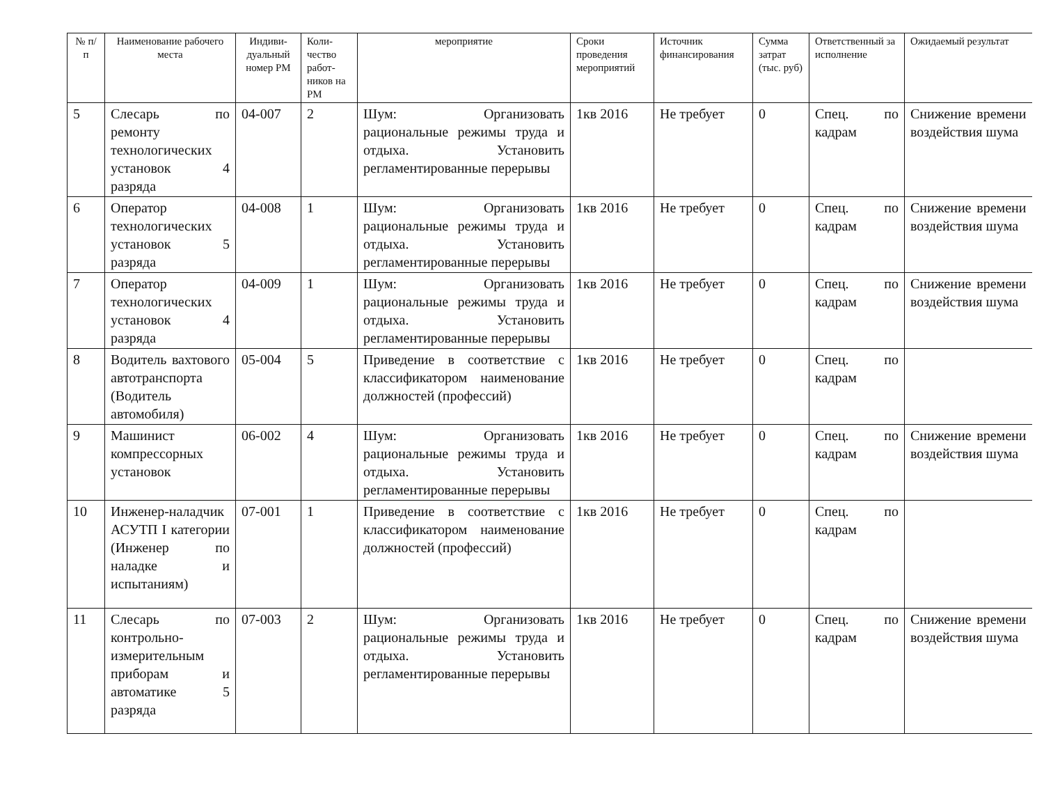| № п/п | Наименование рабочего места | Индиви-дуальный номер РМ | Коли-чество работ-ников на РМ | мероприятие | Сроки проведения мероприятий | Источник финансирования | Сумма затрат (тыс. руб) | Ответственный за исполнение | Ожидаемый результат |
| --- | --- | --- | --- | --- | --- | --- | --- | --- | --- |
| 5 | Слесарь по ремонту технологических установок 4 разряда | 04-007 | 2 | Шум: Организовать рациональные режимы труда и отдыха. Установить регламентированные перерывы | 1кв 2016 | Не требует | 0 | Спец. по кадрам | Снижение времени воздействия шума |
| 6 | Оператор технологических установок 5 разряда | 04-008 | 1 | Шум: Организовать рациональные режимы труда и отдыха. Установить регламентированные перерывы | 1кв 2016 | Не требует | 0 | Спец. по кадрам | Снижение времени воздействия шума |
| 7 | Оператор технологических установок 4 разряда | 04-009 | 1 | Шум: Организовать рациональные режимы труда и отдыха. Установить регламентированные перерывы | 1кв 2016 | Не требует | 0 | Спец. по кадрам | Снижение времени воздействия шума |
| 8 | Водитель вахтового автотранспорта (Водитель автомобиля) | 05-004 | 5 | Приведение в соответствие с классификатором наименование должностей (профессий) | 1кв 2016 | Не требует | 0 | Спец. по кадрам | |
| 9 | Машинист компрессорных установок | 06-002 | 4 | Шум: Организовать рациональные режимы труда и отдыха. Установить регламентированные перерывы | 1кв 2016 | Не требует | 0 | Спец. по кадрам | Снижение времени воздействия шума |
| 10 | Инженер-наладчик АСУТП I категории (Инженер по наладке и испытаниям) | 07-001 | 1 | Приведение в соответствие с классификатором наименование должностей (профессий) | 1кв 2016 | Не требует | 0 | Спец. по кадрам | |
| 11 | Слесарь по контрольно-измерительным приборам и автоматике 5 разряда | 07-003 | 2 | Шум: Организовать рациональные режимы труда и отдыха. Установить регламентированные перерывы | 1кв 2016 | Не требует | 0 | Спец. по кадрам | Снижение времени воздействия шума |